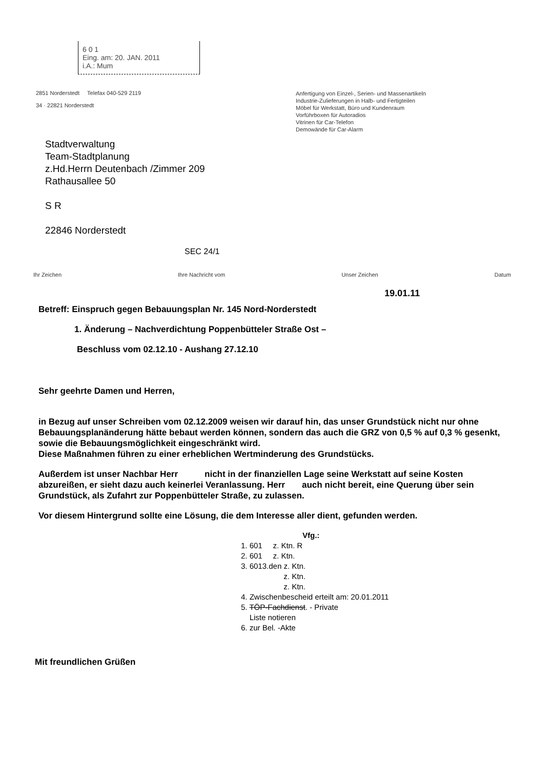6 0 1
Eing. am: 20. JAN. 2011
i.A.: Mum
2851 Norderstedt Telefax 040-529 2119
34 · 22821 Norderstedt
Anfertigung von Einzel-, Serien- und Massenartikeln
Industrie-Zulieferungen in Halb- und Fertigteilen
Möbel für Werkstatt, Büro und Kundenraum
Vorführboxen für Autoradios
Vitrinen für Car-Telefon
Demowände für Car-Alarm
Stadtverwaltung
Team-Stadtplanung
z.Hd.Herrn Deutenbach /Zimmer 209
Rathausallee 50
S R
22846 Norderstedt
SEC 24/1
Ihr Zeichen Ihre Nachricht vom Unser Zeichen Datum
19.01.11
Betreff: Einspruch gegen Bebauungsplan Nr. 145 Nord-Norderstedt
1. Änderung – Nachverdichtung Poppenbütteler Straße Ost –
Beschluss vom 02.12.10 - Aushang 27.12.10
Sehr geehrte Damen und Herren,
in Bezug auf unser Schreiben vom 02.12.2009 weisen wir darauf hin, das unser Grundstück nicht nur ohne Bebauungsplanänderung hätte bebaut werden können, sondern das auch die GRZ von 0,5 % auf 0,3 % gesenkt, sowie die Bebauungsmöglichkeit eingeschränkt wird.
Diese Maßnahmen führen zu einer erheblichen Wertminderung des Grundstücks.
Außerdem ist unser Nachbar Herr nicht in der finanziellen Lage seine Werkstatt auf seine Kosten abzureißen, er sieht dazu auch keinerlei Veranlassung. Herr auch nicht bereit, eine Querung über sein Grundstück, als Zufahrt zur Poppenbütteler Straße, zu zulassen.
Vor diesem Hintergrund sollte eine Lösung, die dem Interesse aller dient, gefunden werden.
Vfg.:
1. 601 z. Ktn. R
2. 601 z. Ktn.
3. 6013.den z. Ktn.
z. Ktn.
z. Ktn.
4. Zwischenbescheid erteilt am: 20.01.2011
5. TÖP-Fachdienst. - Private
Liste notieren
6. zur Bel. -Akte
Mit freundlichen Grüßen